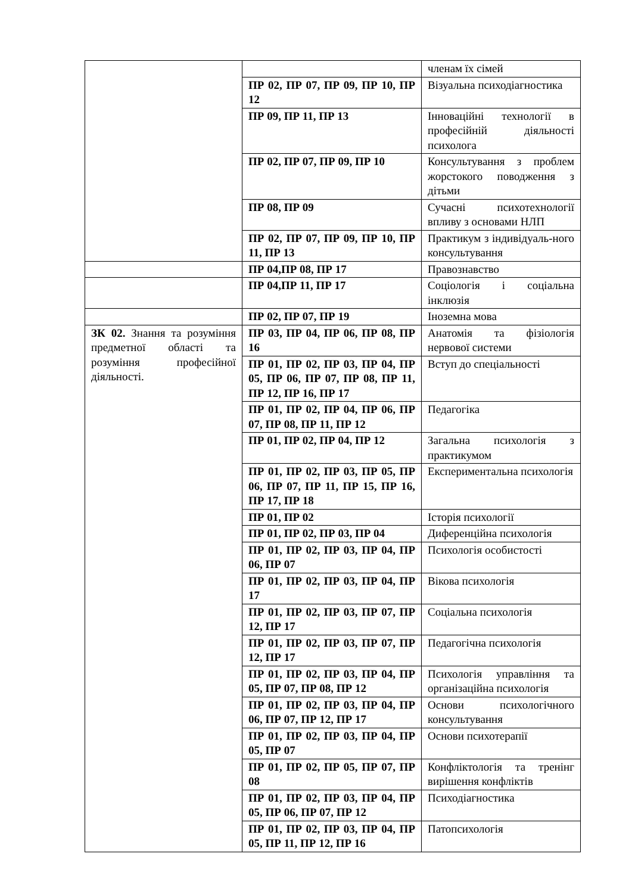| | | членам їх сімей |
| | ПР 02, ПР 07, ПР 09, ПР 10, ПР 12 | Візуальна психодіагностика |
| | ПР 09, ПР 11, ПР 13 | Інноваційні технології в професійній діяльності психолога |
| | ПР 02, ПР 07, ПР 09, ПР 10 | Консультування з проблем жорстокого поводження з дітьми |
| | ПР 08, ПР 09 | Сучасні психотехнології впливу з основами НЛП |
| | ПР 02, ПР 07, ПР 09, ПР 10, ПР 11, ПР 13 | Практикум з індивідуаль-ного консультування |
| | ПР 04,ПР 08, ПР 17 | Правознавство |
| | ПР 04,ПР 11, ПР 17 | Соціологія і соціальна інклюзія |
| | ПР 02, ПР 07, ПР 19 | Іноземна мова |
| ЗК 02. Знання та розуміння предметної області та розуміння професійної діяльності. | ПР 03, ПР 04, ПР 06, ПР 08, ПР 16 | Анатомія та фізіологія нервової системи |
| | ПР 01, ПР 02, ПР 03, ПР 04, ПР 05, ПР 06, ПР 07, ПР 08, ПР 11, ПР 12, ПР 16, ПР 17 | Вступ до спеціальності |
| | ПР 01, ПР 02, ПР 04, ПР 06, ПР 07, ПР 08, ПР 11, ПР 12 | Педагогіка |
| | ПР 01, ПР 02, ПР 04, ПР 12 | Загальна психологія з практикумом |
| | ПР 01, ПР 02, ПР 03, ПР 05, ПР 06, ПР 07, ПР 11, ПР 15, ПР 16, ПР 17, ПР 18 | Експериментальна психологія |
| | ПР 01, ПР 02 | Історія психології |
| | ПР 01, ПР 02, ПР 03, ПР 04 | Диференційна психологія |
| | ПР 01, ПР 02, ПР 03, ПР 04, ПР 06, ПР 07 | Психологія особистості |
| | ПР 01, ПР 02, ПР 03, ПР 04, ПР 17 | Вікова психологія |
| | ПР 01, ПР 02, ПР 03, ПР 07, ПР 12, ПР 17 | Соціальна психологія |
| | ПР 01, ПР 02, ПР 03, ПР 07, ПР 12, ПР 17 | Педагогічна психологія |
| | ПР 01, ПР 02, ПР 03, ПР 04, ПР 05, ПР 07, ПР 08, ПР 12 | Психологія управління та організаційна психологія |
| | ПР 01, ПР 02, ПР 03, ПР 04, ПР 06, ПР 07, ПР 12, ПР 17 | Основи психологічного консультування |
| | ПР 01, ПР 02, ПР 03, ПР 04, ПР 05, ПР 07 | Основи психотерапії |
| | ПР 01, ПР 02, ПР 05, ПР 07, ПР 08 | Конфліктологія та тренінг вирішення конфліктів |
| | ПР 01, ПР 02, ПР 03, ПР 04, ПР 05, ПР 06, ПР 07, ПР 12 | Психодіагностика |
| | ПР 01, ПР 02, ПР 03, ПР 04, ПР 05, ПР 11, ПР 12, ПР 16 | Патопсихологія |